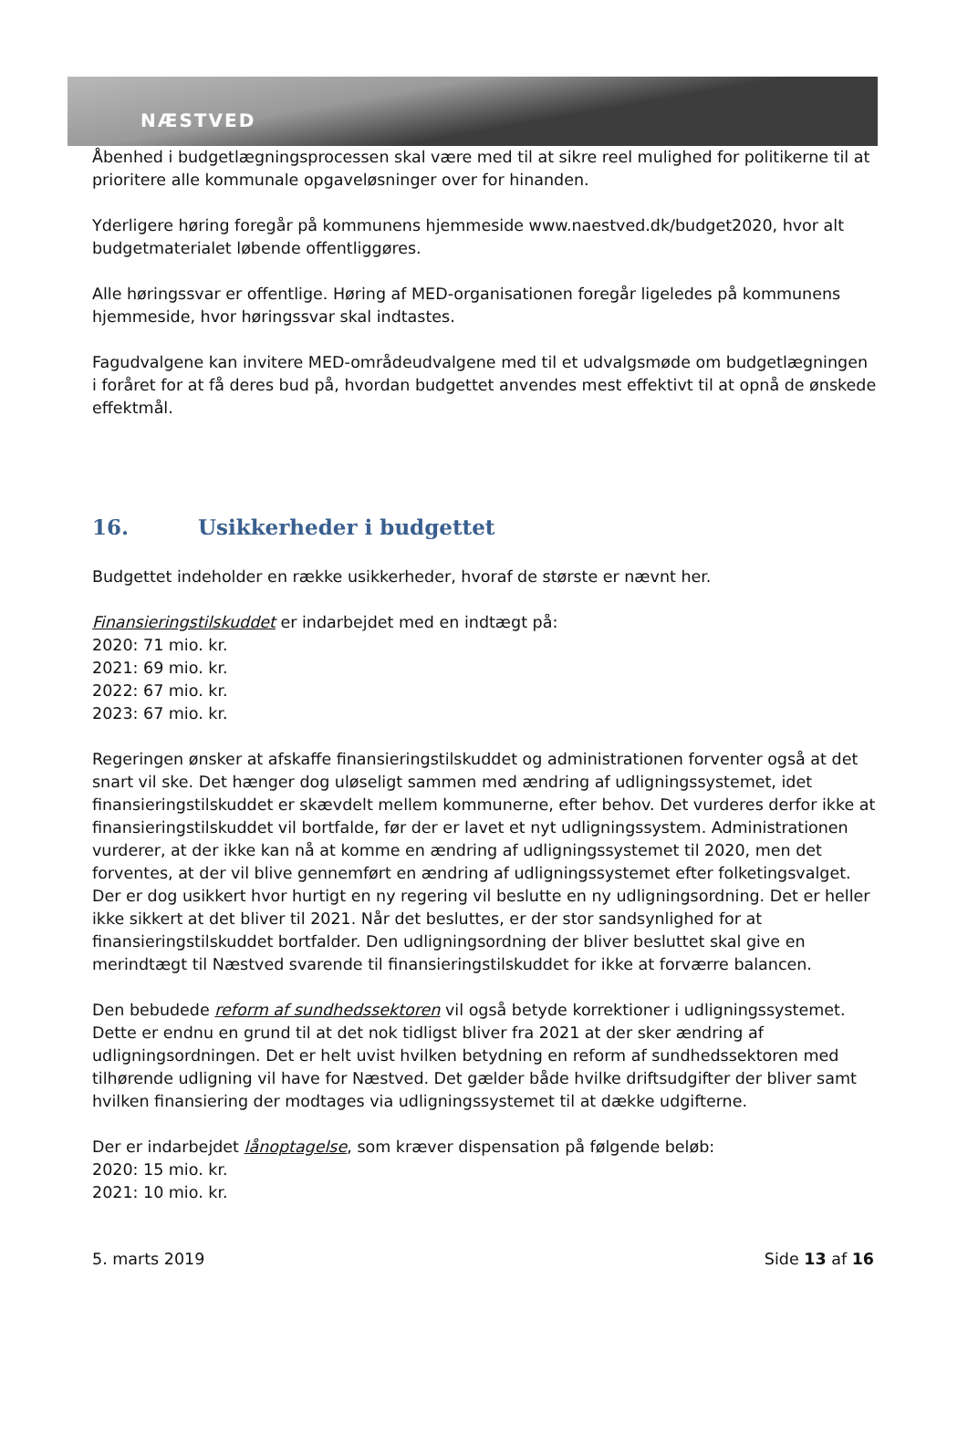NÆSTVED
Åbenhed i budgetlægningsprocessen skal være med til at sikre reel mulighed for politikerne til at prioritere alle kommunale opgaveløsninger over for hinanden.
Yderligere høring foregår på kommunens hjemmeside www.naestved.dk/budget2020, hvor alt budgetmaterialet løbende offentliggøres.
Alle høringssvar er offentlige. Høring af MED-organisationen foregår ligeledes på kommunens hjemmeside, hvor høringssvar skal indtastes.
Fagudvalgene kan invitere MED-områdeudvalgene med til et udvalgsmøde om budgetlægningen i foråret for at få deres bud på, hvordan budgettet anvendes mest effektivt til at opnå de ønskede effektmål.
16. Usikkerheder i budgettet
Budgettet indeholder en række usikkerheder, hvoraf de største er nævnt her.
Finansieringstilskuddet er indarbejdet med en indtægt på:
2020: 71 mio. kr.
2021: 69 mio. kr.
2022: 67 mio. kr.
2023: 67 mio. kr.
Regeringen ønsker at afskaffe finansieringstilskuddet og administrationen forventer også at det snart vil ske. Det hænger dog uløseligt sammen med ændring af udligningssystemet, idet finansieringstilskuddet er skævdelt mellem kommunerne, efter behov. Det vurderes derfor ikke at finansieringstilskuddet vil bortfalde, før der er lavet et nyt udligningssystem. Administrationen vurderer, at der ikke kan nå at komme en ændring af udligningssystemet til 2020, men det forventes, at der vil blive gennemført en ændring af udligningssystemet efter folketingsvalget. Der er dog usikkert hvor hurtigt en ny regering vil beslutte en ny udligningsordning. Det er heller ikke sikkert at det bliver til 2021. Når det besluttes, er der stor sandsynlighed for at finansieringstilskuddet bortfalder. Den udligningsordning der bliver besluttet skal give en merindtægt til Næstved svarende til finansieringstilskuddet for ikke at forværre balancen.
Den bebudede reform af sundhedssektoren vil også betyde korrektioner i udligningssystemet. Dette er endnu en grund til at det nok tidligst bliver fra 2021 at der sker ændring af udligningsordningen. Det er helt uvist hvilken betydning en reform af sundhedssektoren med tilhørende udligning vil have for Næstved. Det gælder både hvilke driftsudgifter der bliver samt hvilken finansiering der modtages via udligningssystemet til at dække udgifterne.
Der er indarbejdet lånoptagelse, som kræver dispensation på følgende beløb:
2020: 15 mio. kr.
2021: 10 mio. kr.
5. marts 2019 Side 13 af 16